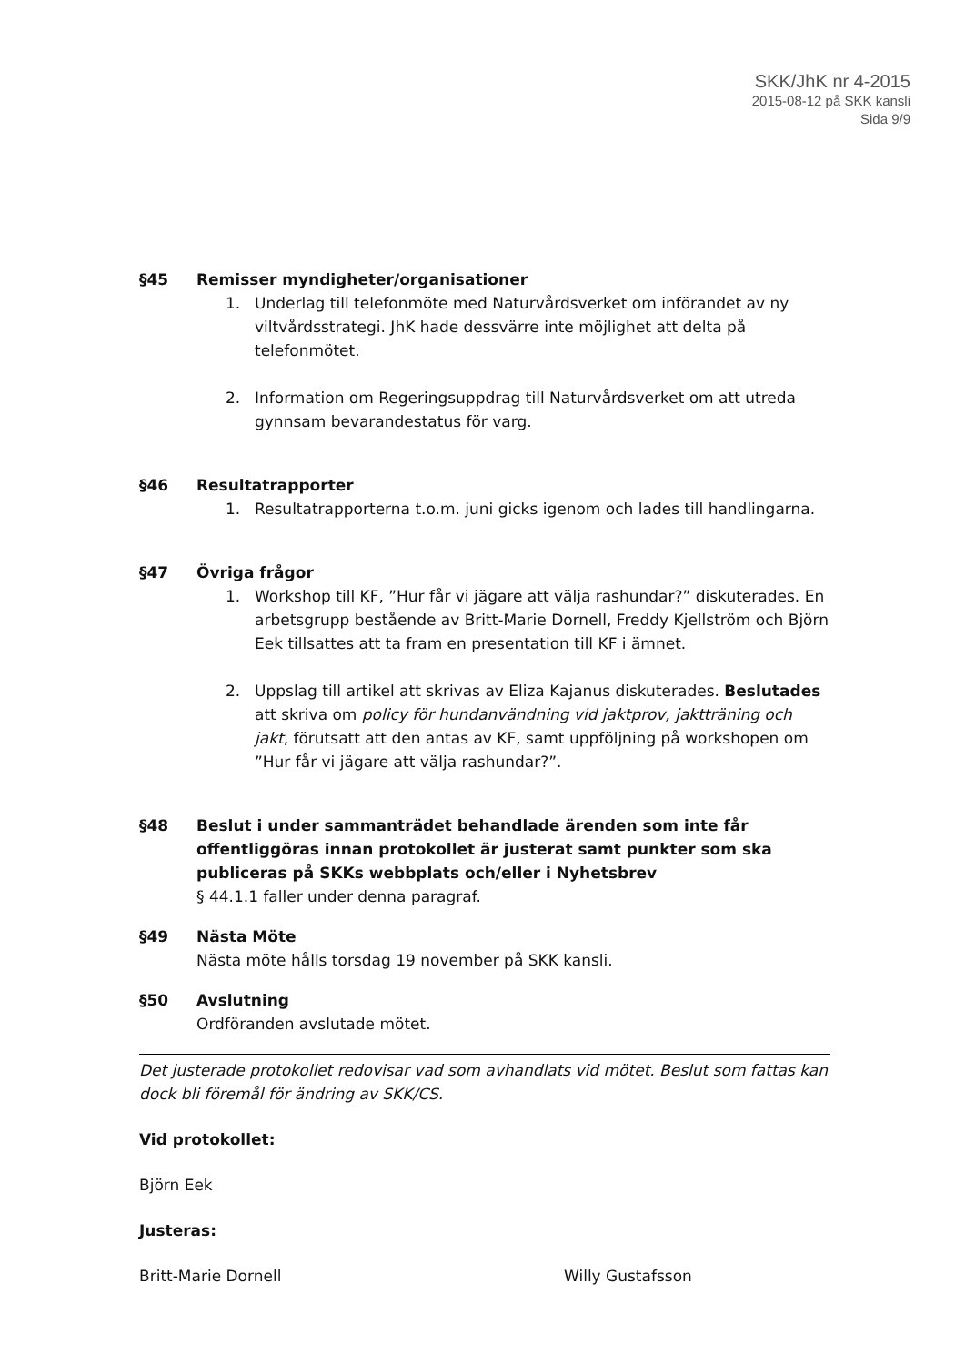SKK/JhK nr 4-2015
2015-08-12 på SKK kansli
Sida 9/9
§45 Remisser myndigheter/organisationer
1. Underlag till telefonmöte med Naturvårdsverket om införandet av ny viltvårdsstrategi. JhK hade dessvärre inte möjlighet att delta på telefonmötet.
2. Information om Regeringsuppdrag till Naturvårdsverket om att utreda gynnsam bevarandestatus för varg.
§46 Resultatrapporter
1. Resultatrapporterna t.o.m. juni gicks igenom och lades till handlingarna.
§47 Övriga frågor
1. Workshop till KF, ”Hur får vi jägare att välja rashundar?” diskuterades. En arbetsgrupp bestående av Britt-Marie Dornell, Freddy Kjellström och Björn Eek tillsattes att ta fram en presentation till KF i ämnet.
2. Uppslag till artikel att skrivas av Eliza Kajanus diskuterades. Beslutades att skriva om policy för hundanvändning vid jaktprov, jaktträning och jakt, förutsatt att den antas av KF, samt uppföljning på workshopen om ”Hur får vi jägare att välja rashundar?”.
§48 Beslut i under sammanträdet behandlade ärenden som inte får offentliggöras innan protokollet är justerat samt punkter som ska publiceras på SKKs webbplats och/eller i Nyhetsbrev
§ 44.1.1 faller under denna paragraf.
§49 Nästa Möte
Nästa möte hålls torsdag 19 november på SKK kansli.
§50 Avslutning
Ordföranden avslutade mötet.
Det justerade protokollet redovisar vad som avhandlats vid mötet. Beslut som fattas kan dock bli föremål för ändring av SKK/CS.
Vid protokollet:
Björn Eek
Justeras:
Britt-Marie Dornell Willy Gustafsson